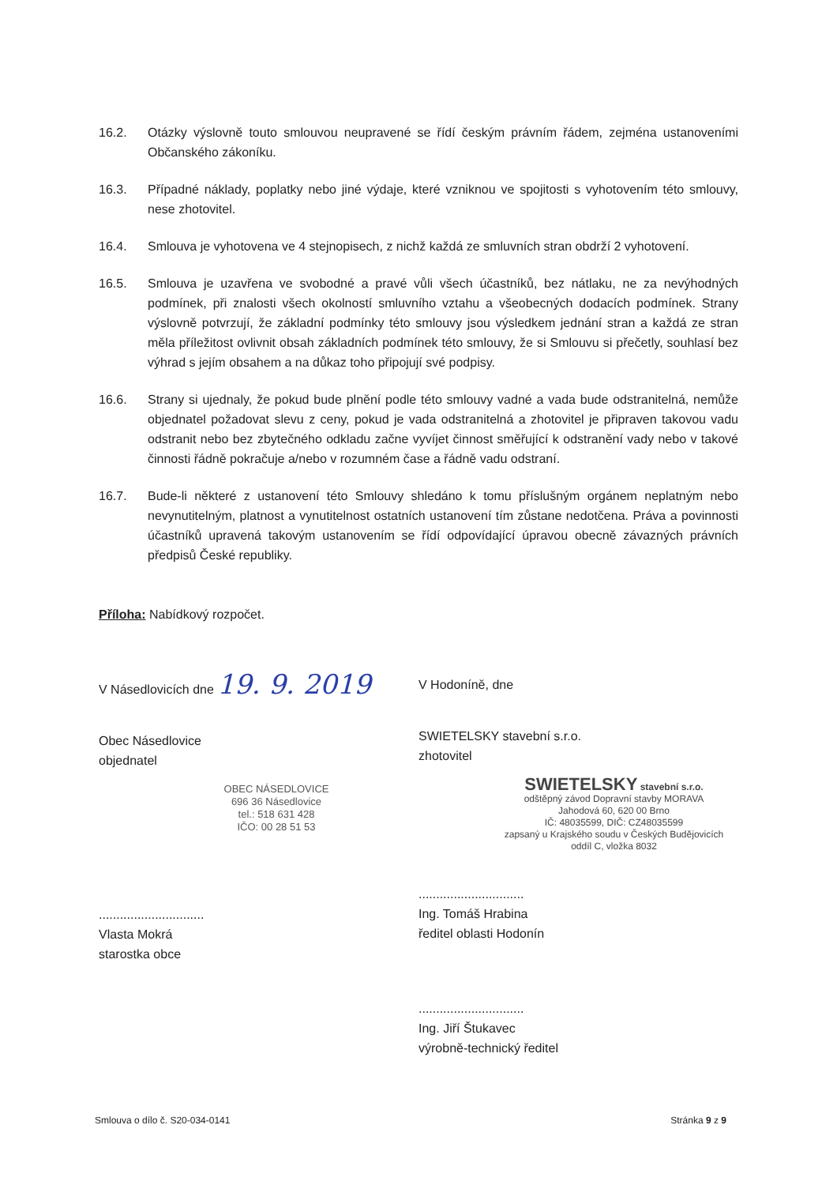16.2. Otázky výslovně touto smlouvou neupravené se řídí českým právním řádem, zejména ustanoveními Občanského zákoníku.
16.3. Případné náklady, poplatky nebo jiné výdaje, které vzniknou ve spojitosti s vyhotovením této smlouvy, nese zhotovitel.
16.4. Smlouva je vyhotovena ve 4 stejnopisech, z nichž každá ze smluvních stran obdrží 2 vyhotovení.
16.5. Smlouva je uzavřena ve svobodné a pravé vůli všech účastníků, bez nátlaku, ne za nevýhodných podmínek, při znalosti všech okolností smluvního vztahu a všeobecných dodacích podmínek. Strany výslovně potvrzují, že základní podmínky této smlouvy jsou výsledkem jednání stran a každá ze stran měla příležitost ovlivnit obsah základních podmínek této smlouvy, že si Smlouvu si přečetly, souhlasí bez výhrad s jejím obsahem a na důkaz toho připojují své podpisy.
16.6. Strany si ujednaly, že pokud bude plnění podle této smlouvy vadné a vada bude odstranitelná, nemůže objednatel požadovat slevu z ceny, pokud je vada odstranitelná a zhotovitel je připraven takovou vadu odstranit nebo bez zbytečného odkladu začne vyvíjet činnost směřující k odstranění vady nebo v takové činnosti řádně pokračuje a/nebo v rozumném čase a řádně vadu odstraní.
16.7. Bude-li některé z ustanovení této Smlouvy shledáno k tomu příslušným orgánem neplatným nebo nevynutitelným, platnost a vynutitelnost ostatních ustanovení tím zůstane nedotčena. Práva a povinnosti účastníků upravená takovým ustanovením se řídí odpovídající úpravou obecně závazných právních předpisů České republiky.
Příloha: Nabídkový rozpočet.
V Násedlovicích dne 19. 9. 2019
Obec Násedlovice
objednatel
OBEC NÁSEDLOVICE
696 36 Násedlovice
tel.: 518 631 428
IČO: 00 28 51 53
..............................
Vlasta Mokrá
starostka obce
V Hodoníně, dne
SWIETELSKY stavební s.r.o.
zhotovitel
SWIETELSKY stavební s.r.o.
odštěpný závod Dopravní stavby MORAVA
Jahodová 60, 620 00 Brno
IČ: 48035599, DIČ: CZ48035599
zapsaný u Krajského soudu v Českých Budějovicích
oddíl C, vložka 8032
..............................
Ing. Tomáš Hrabina
ředitel oblasti Hodonín
..............................
Ing. Jiří Štukavec
výrobně-technický ředitel
Smlouva o dílo č. S20-034-0141 Stránka 9 z 9